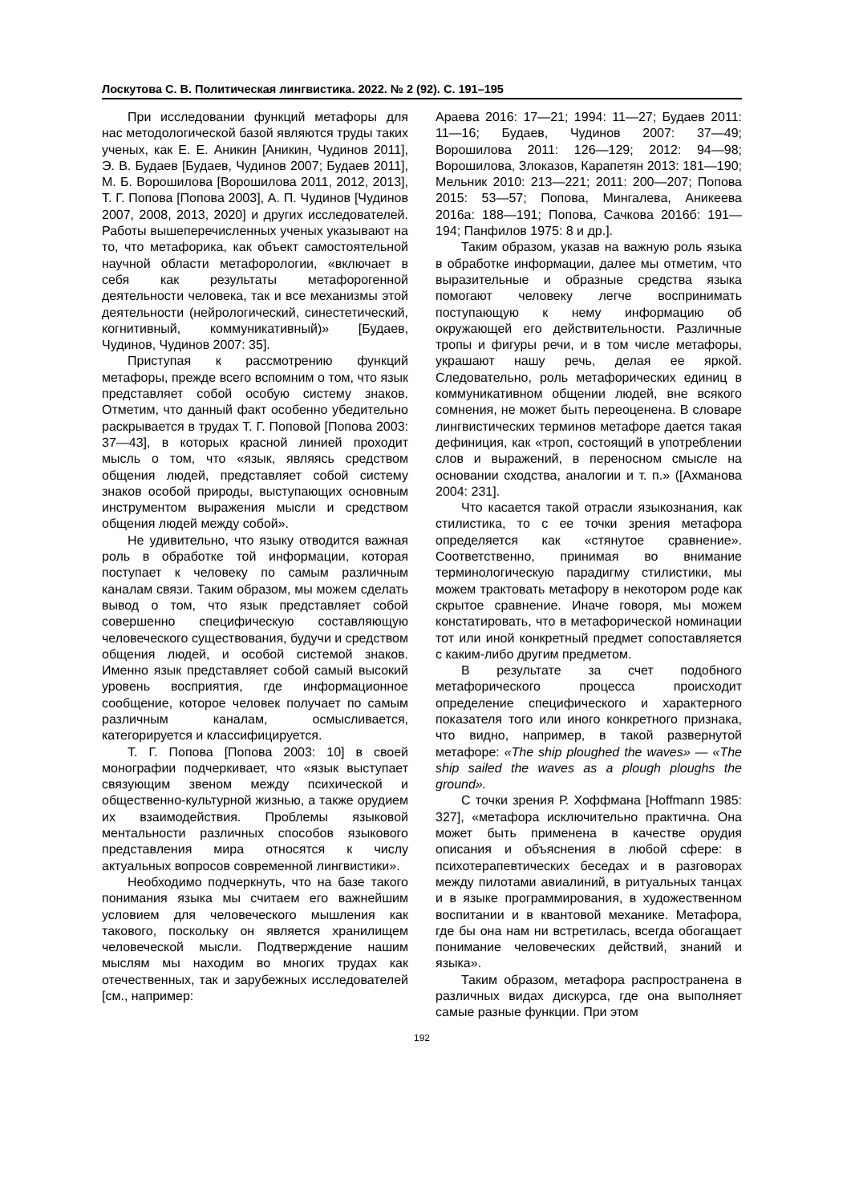Лоскутова С. В. Политическая лингвистика. 2022. № 2 (92). С. 191–195
При исследовании функций метафоры для нас методологической базой являются труды таких ученых, как Е. Е. Аникин [Аникин, Чудинов 2011], Э. В. Будаев [Будаев, Чудинов 2007; Будаев 2011], М. Б. Ворошилова [Ворошилова 2011, 2012, 2013], Т. Г. Попова [Попова 2003], А. П. Чудинов [Чудинов 2007, 2008, 2013, 2020] и других исследователей. Работы вышеперечисленных ученых указывают на то, что метафорика, как объект самостоятельной научной области метафорологии, «включает в себя как результаты метафорогенной деятельности человека, так и все механизмы этой деятельности (нейрологический, синестетический, когнитивный, коммуникативный)» [Будаев, Чудинов, Чудинов 2007: 35].
Приступая к рассмотрению функций метафоры, прежде всего вспомним о том, что язык представляет собой особую систему знаков. Отметим, что данный факт особенно убедительно раскрывается в трудах Т. Г. Поповой [Попова 2003: 37—43], в которых красной линией проходит мысль о том, что «язык, являясь средством общения людей, представляет собой систему знаков особой природы, выступающих основным инструментом выражения мысли и средством общения людей между собой».
Не удивительно, что языку отводится важная роль в обработке той информации, которая поступает к человеку по самым различным каналам связи. Таким образом, мы можем сделать вывод о том, что язык представляет собой совершенно специфическую составляющую человеческого существования, будучи и средством общения людей, и особой системой знаков. Именно язык представляет собой самый высокий уровень восприятия, где информационное сообщение, которое человек получает по самым различным каналам, осмысливается, категорируется и классифицируется.
Т. Г. Попова [Попова 2003: 10] в своей монографии подчеркивает, что «язык выступает связующим звеном между психической и общественно-культурной жизнью, а также орудием их взаимодействия. Проблемы языковой ментальности различных способов языкового представления мира относятся к числу актуальных вопросов современной лингвистики».
Необходимо подчеркнуть, что на базе такого понимания языка мы считаем его важнейшим условием для человеческого мышления как такового, поскольку он является хранилищем человеческой мысли. Подтверждение нашим мыслям мы находим во многих трудах как отечественных, так и зарубежных исследователей [см., например:
Араева 2016: 17—21; 1994: 11—27; Будаев 2011: 11—16; Будаев, Чудинов 2007: 37—49; Ворошилова 2011: 126—129; 2012: 94—98; Ворошилова, Злоказов, Карапетян 2013: 181—190; Мельник 2010: 213—221; 2011: 200—207; Попова 2015: 53—57; Попова, Мингалева, Аникеева 2016а: 188—191; Попова, Сачкова 2016б: 191—194; Панфилов 1975: 8 и др.].
Таким образом, указав на важную роль языка в обработке информации, далее мы отметим, что выразительные и образные средства языка помогают человеку легче воспринимать поступающую к нему информацию об окружающей его действительности. Различные тропы и фигуры речи, и в том числе метафоры, украшают нашу речь, делая ее яркой. Следовательно, роль метафорических единиц в коммуникативном общении людей, вне всякого сомнения, не может быть переоценена. В словаре лингвистических терминов метафоре дается такая дефиниция, как «троп, состоящий в употреблении слов и выражений, в переносном смысле на основании сходства, аналогии и т. п.» ([Ахманова 2004: 231].
Что касается такой отрасли языкознания, как стилистика, то с ее точки зрения метафора определяется как «стянутое сравнение». Соответственно, принимая во внимание терминологическую парадигму стилистики, мы можем трактовать метафору в некотором роде как скрытое сравнение. Иначе говоря, мы можем констатировать, что в метафорической номинации тот или иной конкретный предмет сопоставляется с каким-либо другим предметом.
В результате за счет подобного метафорического процесса происходит определение специфического и характерного показателя того или иного конкретного признака, что видно, например, в такой развернутой метафоре: «The ship ploughed the waves» — «The ship sailed the waves as a plough ploughs the ground».
С точки зрения Р. Хоффмана [Hoffmann 1985: 327], «метафора исключительно практична. Она может быть применена в качестве орудия описания и объяснения в любой сфере: в психотерапевтических беседах и в разговорах между пилотами авиалиний, в ритуальных танцах и в языке программирования, в художественном воспитании и в квантовой механике. Метафора, где бы она нам ни встретилась, всегда обогащает понимание человеческих действий, знаний и языка».
Таким образом, метафора распространена в различных видах дискурса, где она выполняет самые разные функции. При этом
192